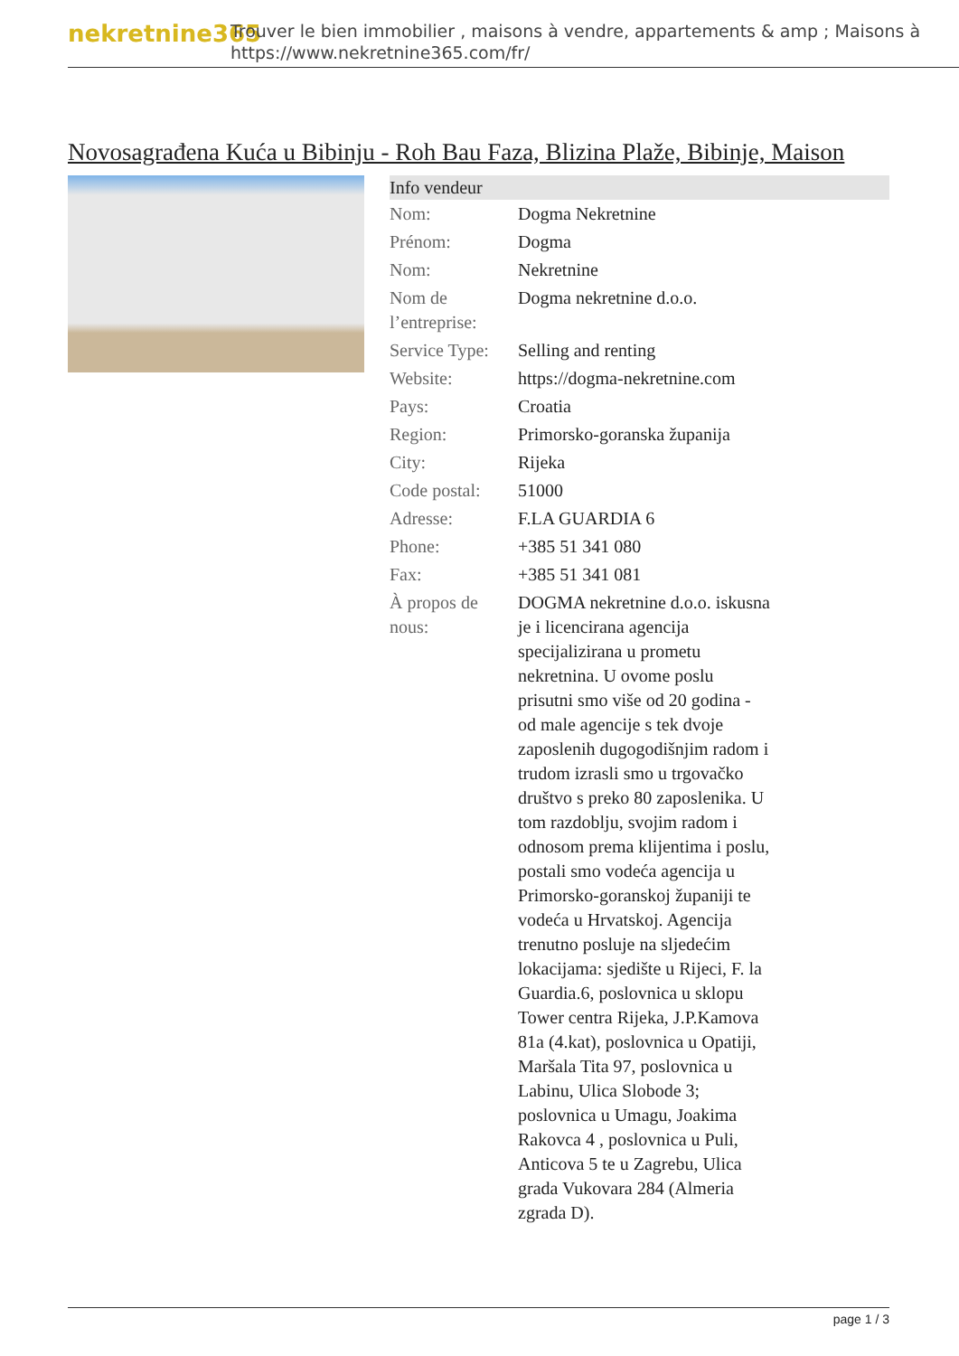nekretnine365
Trouver le bien immobilier , maisons à vendre, appartements & amp ; Maisons à
https://www.nekretnine365.com/fr/
Novosagrađena Kuća u Bibinju - Roh Bau Faza, Blizina Plaže, Bibinje, Maison
| Info vendeur | |
| --- | --- |
| Nom: | Dogma Nekretnine |
| Prénom: | Dogma |
| Nom: | Nekretnine |
| Nom de l’entreprise: | Dogma nekretnine d.o.o. |
| Service Type: | Selling and renting |
| Website: | https://dogma-nekretnine.com |
| Pays: | Croatia |
| Region: | Primorsko-goranska županija |
| City: | Rijeka |
| Code postal: | 51000 |
| Adresse: | F.LA GUARDIA 6 |
| Phone: | +385 51 341 080 |
| Fax: | +385 51 341 081 |
| À propos de nous: | DOGMA nekretnine d.o.o. iskusna je i licencirana agencija specijalizirana u prometu nekretnina. U ovome poslu prisutni smo više od 20 godina - od male agencije s tek dvoje zaposlenih dugogodišnjim radom i trudom izrasli smo u trgovačko društvo s preko 80 zaposlenika. U tom razdoblju, svojim radom i odnosom prema klijentima i poslu, postali smo vodeća agencija u Primorsko-goranskoj županiji te vodeća u Hrvatskoj. Agencija trenutno posluje na sljedećim lokacijama: sjedište u Rijeci, F. la Guardia.6, poslovnica u sklopu Tower centra Rijeka, J.P.Kamova 81a (4.kat), poslovnica u Opatiji, Maršala Tita 97, poslovnica u Labinu, Ulica Slobode 3; poslovnica u Umagu, Joakima Rakovca 4 , poslovnica u Puli, Anticova 5 te u Zagrebu, Ulica grada Vukovara 284 (Almeria zgrada D). |
page 1 / 3